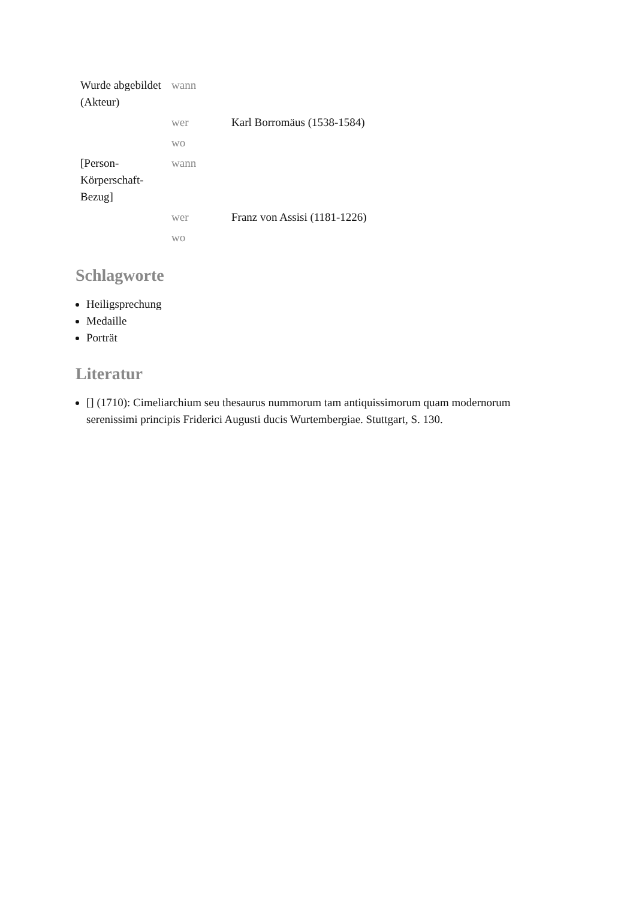| Wurde abgebildet (Akteur) | wann | |
| | wer | Karl Borromäus (1538-1584) |
| | wo | |
| [Person-Körperschaft-Bezug] | wann | |
| | wer | Franz von Assisi (1181-1226) |
| | wo | |
Schlagworte
Heiligsprechung
Medaille
Porträt
Literatur
[] (1710): Cimeliarchium seu thesaurus nummorum tam antiquissimorum quam modernorum serenissimi principis Friderici Augusti ducis Wurtembergiae. Stuttgart, S. 130.